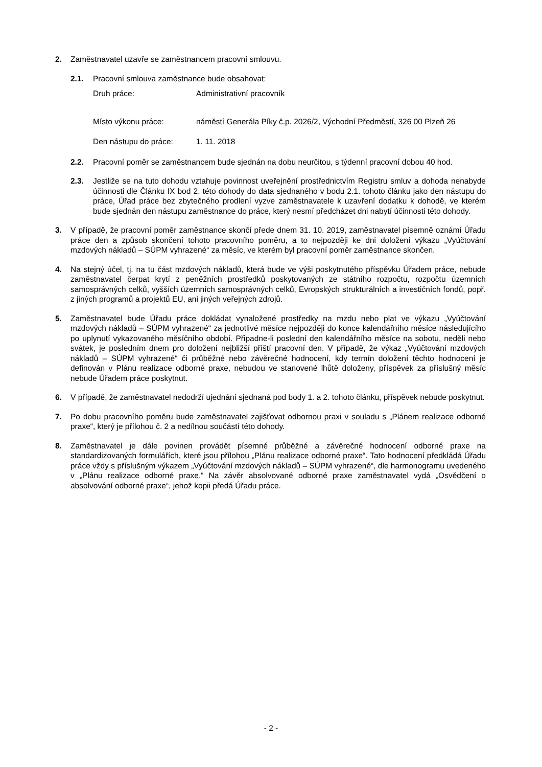2. Zaměstnavatel uzavře se zaměstnancem pracovní smlouvu.
2.1. Pracovní smlouva zaměstnance bude obsahovat:
Druh práce: Administrativní pracovník
Místo výkonu práce: náměstí Generála Píky č.p. 2026/2, Východní Předměstí, 326 00 Plzeň 26
Den nástupu do práce: 1. 11. 2018
2.2. Pracovní poměr se zaměstnancem bude sjednán na dobu neurčitou, s týdenní pracovní dobou 40 hod.
2.3. Jestliže se na tuto dohodu vztahuje povinnost uveřejnění prostřednictvím Registru smluv a dohoda nenabyde účinnosti dle Článku IX bod 2. této dohody do data sjednaného v bodu 2.1. tohoto článku jako den nástupu do práce, Úřad práce bez zbytečného prodlení vyzve zaměstnavatele k uzavření dodatku k dohodě, ve kterém bude sjednán den nástupu zaměstnance do práce, který nesmí předcházet dni nabytí účinnosti této dohody.
3. V případě, že pracovní poměr zaměstnance skončí přede dnem 31. 10. 2019, zaměstnavatel písemně oznámí Úřadu práce den a způsob skončení tohoto pracovního poměru, a to nejpozději ke dni doložení výkazu „Vyúčtování mzdových nákladů – SÚPM vyhrazené“ za měsíc, ve kterém byl pracovní poměr zaměstnance skončen.
4. Na stejný účel, tj. na tu část mzdových nákladů, která bude ve výši poskytnutého příspěvku Úřadem práce, nebude zaměstnavatel čerpat krytí z peněžních prostředků poskytovaných ze státního rozpočtu, rozpočtu územních samosprávných celků, vyšších územních samosprávných celků, Evropských strukturálních a investičních fondů, popř. z jiných programů a projektů EU, ani jiných veřejných zdrojů.
5. Zaměstnavatel bude Úřadu práce dokládat vynaložené prostředky na mzdu nebo plat ve výkazu „Vyúčtování mzdových nákladů – SÚPM vyhrazené“ za jednotlivé měsíce nejpozději do konce kalendářního měsíce následujícího po uplynutí vykazovaného měsíčního období. Připadne-li poslední den kalendářního měsíce na sobotu, neděli nebo svátek, je posledním dnem pro doložení nejbližší příští pracovní den. V případě, že výkaz „Vyúčtování mzdových nákladů – SÚPM vyhrazené“ či průběžné nebo závěrečné hodnocení, kdy termín doložení těchto hodnocení je definován v Plánu realizace odborné praxe, nebudou ve stanovené lhůtě doloženy, příspěvek za příslušný měsíc nebude Úřadem práce poskytnut.
6. V případě, že zaměstnavatel nedodrží ujednání sjednaná pod body 1. a 2. tohoto článku, příspěvek nebude poskytnut.
7. Po dobu pracovního poměru bude zaměstnavatel zajišťovat odbornou praxi v souladu s „Plánem realizace odborné praxe“, který je přílohou č. 2 a nedílnou součástí této dohody.
8. Zaměstnavatel je dále povinen provádět písemné průběžné a závěrečné hodnocení odborné praxe na standardizovaných formulářích, které jsou přílohou „Plánu realizace odborné praxe“. Tato hodnocení předkládá Úřadu práce vždy s příslušným výkazem „Vyúčtování mzdových nákladů – SÚPM vyhrazené“, dle harmonogramu uvedeného v „Plánu realizace odborné praxe.“ Na závěr absolvované odborné praxe zaměstnavatel vydá „Osvědčení o absolvování odborné praxe“, jehož kopii předá Úřadu práce.
- 2 -